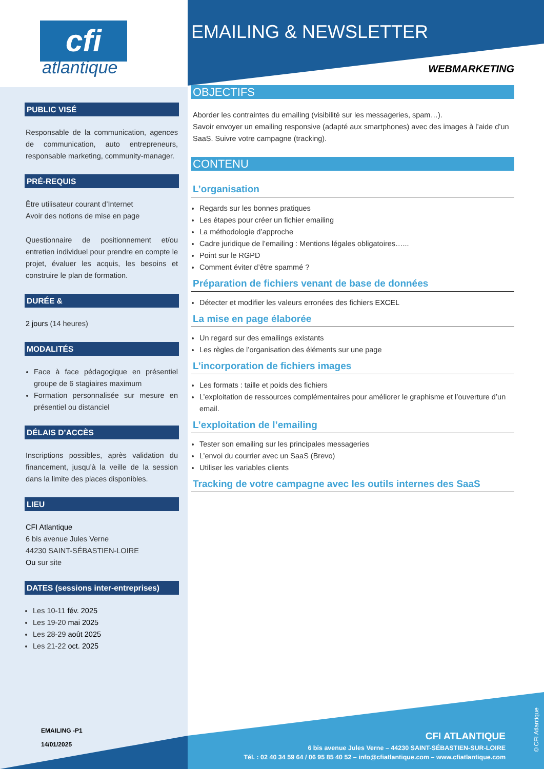cfi
atlantique
PUBLIC VISÉ
Responsable de la communication, agences de communication, auto entrepreneurs, responsable marketing, community-manager.
PRÉ-REQUIS
Être utilisateur courant d’Internet
Avoir des notions de mise en page
Questionnaire de positionnement et/ou entretien individuel pour prendre en compte le projet, évaluer les acquis, les besoins et construire le plan de formation.
DURÉE &
2 jours (14 heures)
MODALITÉS
Face à face pédagogique en présentiel groupe de 6 stagiaires maximum
Formation personnalisée sur mesure en présentiel ou distanciel
DÉLAIS D’ACCÈS
Inscriptions possibles, après validation du financement, jusqu’à la veille de la session dans la limite des places disponibles.
LIEU
CFI Atlantique
6 bis avenue Jules Verne
44230 SAINT-SÉBASTIEN-LOIRE
Ou sur site
DATES (sessions inter-entreprises)
Les 10-11 fév. 2025
Les 19-20 mai 2025
Les 28-29 août 2025
Les 21-22 oct. 2025
EMAILING -P1
14/01/2025
EMAILING & NEWSLETTER
WEBMARKETING
OBJECTIFS
Aborder les contraintes du emailing (visibilité sur les messageries, spam…).
Savoir envoyer un emailing responsive (adapté aux smartphones) avec des images à l’aide d’un SaaS. Suivre votre campagne (tracking).
CONTENU
L’organisation
Regards sur les bonnes pratiques
Les étapes pour créer un fichier emailing
La méthodologie d’approche
Cadre juridique de l’emailing : Mentions légales obligatoires…...
Point sur le RGPD
Comment éviter d’être spammé ?
Préparation de fichiers venant de base de données
Détecter et modifier les valeurs erronées des fichiers EXCEL
La mise en page élaborée
Un regard sur des emailings existants
Les règles de l’organisation des éléments sur une page
L’incorporation de fichiers images
Les formats : taille et poids des fichiers
L’exploitation de ressources complémentaires pour améliorer le graphisme et l’ouverture d’un email.
L’exploitation de l’emailing
Tester son emailing sur les principales messageries
L’envoi du courrier avec un SaaS (Brevo)
Utiliser les variables clients
Tracking de votre campagne avec les outils internes des SaaS
CFI ATLANTIQUE
6 bis avenue Jules Verne – 44230 SAINT-SÉBASTIEN-SUR-LOIRE
Tél. : 02 40 34 59 64 / 06 95 85 40 52 – info@cfiatlantique.com – www.cfiatlantique.com
©CFI Atlantique